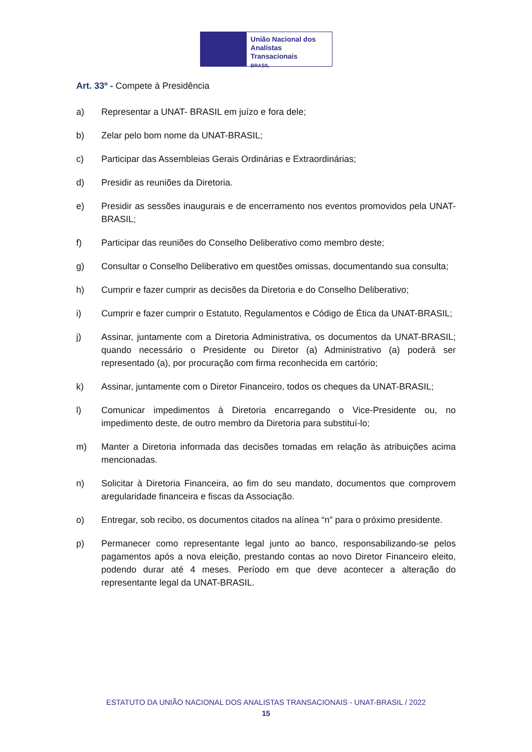União Nacional dos
Analistas Transacionais
BRASIL
Art. 33º - Compete à Presidência
a) Representar a UNAT- BRASIL em juízo e fora dele;
b) Zelar pelo bom nome da UNAT-BRASIL;
c) Participar das Assembleias Gerais Ordinárias e Extraordinárias;
d) Presidir as reuniões da Diretoria.
e) Presidir as sessões inaugurais e de encerramento nos eventos promovidos pela UNAT-BRASIL;
f) Participar das reuniões do Conselho Deliberativo como membro deste;
g) Consultar o Conselho Deliberativo em questões omissas, documentando sua consulta;
h) Cumprir e fazer cumprir as decisões da Diretoria e do Conselho Deliberativo;
i) Cumprir e fazer cumprir o Estatuto, Regulamentos e Código de Ética da UNAT-BRASIL;
j) Assinar, juntamente com a Diretoria Administrativa, os documentos da UNAT-BRASIL; quando necessário o Presidente ou Diretor (a) Administrativo (a) poderá ser representado (a), por procuração com firma reconhecida em cartório;
k) Assinar, juntamente com o Diretor Financeiro, todos os cheques da UNAT-BRASIL;
l) Comunicar impedimentos à Diretoria encarregando o Vice-Presidente ou, no impedimento deste, de outro membro da Diretoria para substituí-lo;
m) Manter a Diretoria informada das decisões tomadas em relação às atribuições acima mencionadas.
n) Solicitar à Diretoria Financeira, ao fim do seu mandato, documentos que comprovem aregularidade financeira e fiscas da Associação.
o) Entregar, sob recibo, os documentos citados na alínea “n” para o próximo presidente.
p) Permanecer como representante legal junto ao banco, responsabilizando-se pelos pagamentos após a nova eleição, prestando contas ao novo Diretor Financeiro eleito, podendo durar até 4 meses. Período em que deve acontecer a alteração do representante legal da UNAT-BRASIL.
ESTATUTO DA UNIÃO NACIONAL DOS ANALISTAS TRANSACIONAIS - UNAT-BRASIL / 2022
15